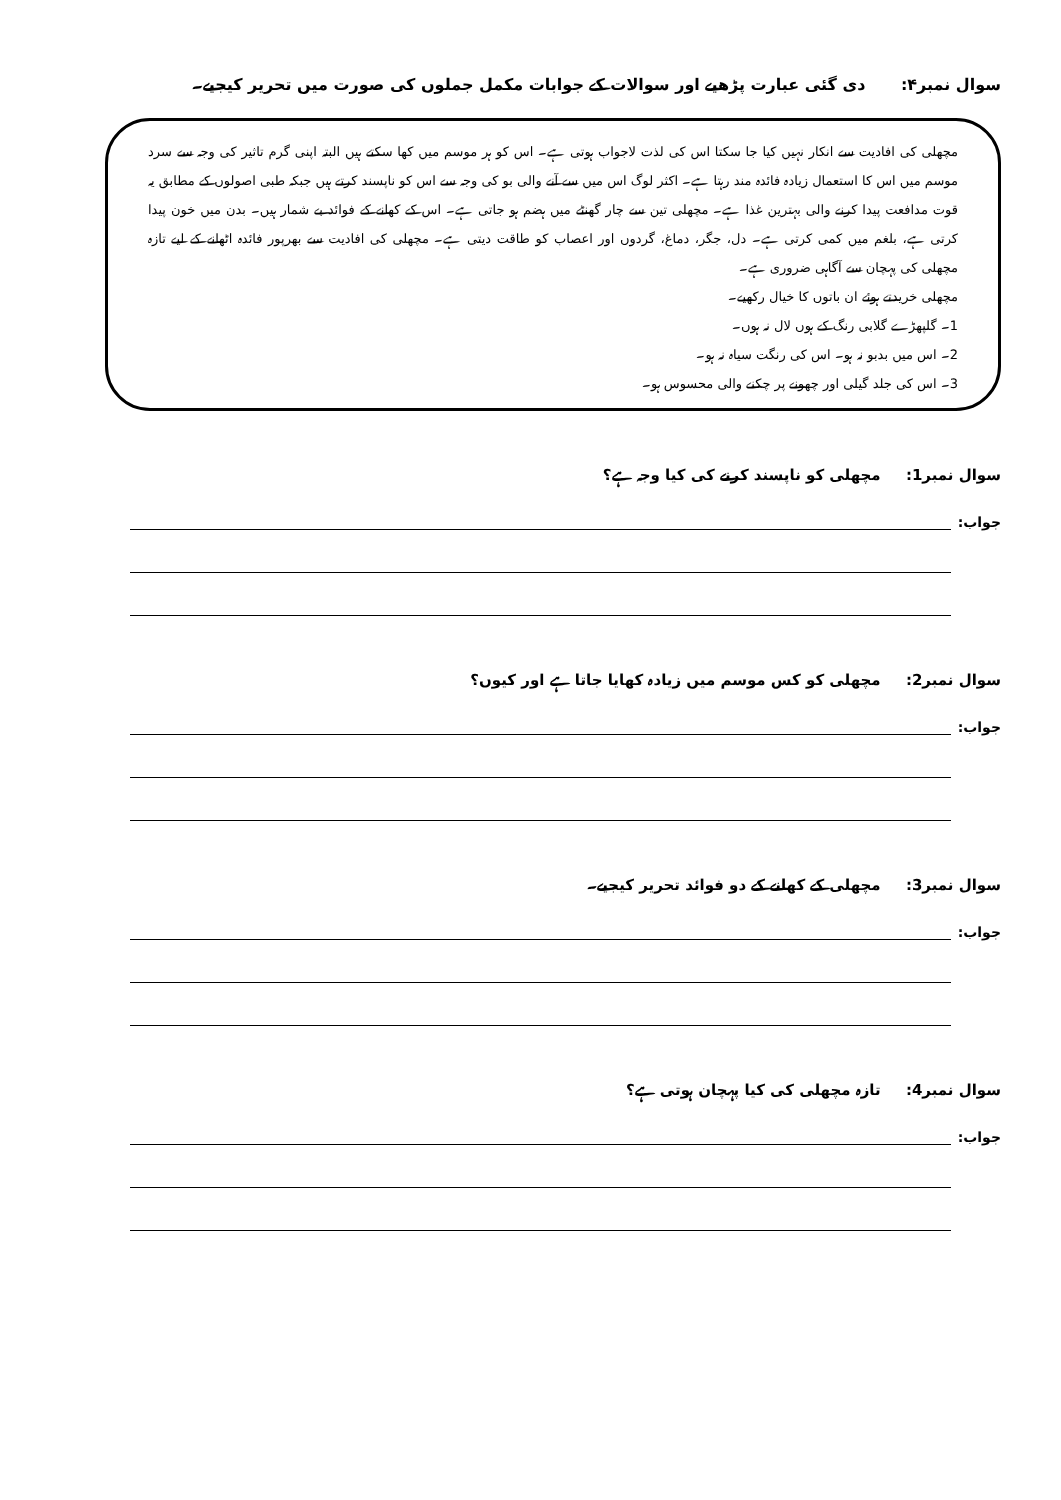سوال نمبر۴: دی گئی عبارت پڑھیے اور سوالات کے جوابات مکمل جملوں کی صورت میں تحریر کیجیے۔
مچھلی کی افادیت سے انکار نہیں کیا جا سکتا اس کی لذت لاجواب ہوتی ہے۔ اس کو ہر موسم میں کھا سکتے ہیں البتہ اپنی گرم تاثیر کی وجہ سے سرد موسم میں اس کا استعمال زیادہ فائدہ مند رہتا ہے۔ اکثر لوگ اس میں سے آنے والی بو کی وجہ سے اس کو ناپسند کرتے ہیں جبکہ طبی اصولوں کے مطابق یہ قوت مدافعت پیدا کرنے والی بہترین غذا ہے۔ مچھلی تین سے چار گھنٹے میں ہضم ہو جاتی ہے۔ اس کے کھانے کے فوائد بے شمار ہیں۔ بدن میں خون پیدا کرتی ہے، بلغم میں کمی کرتی ہے۔ دل، جگر، دماغ، گردوں اور اعصاب کو طاقت دیتی ہے۔ مچھلی کی افادیت سے بھرپور فائدہ اٹھانے کے لیے تازہ مچھلی کی پہچان سے آگاہی ضروری ہے۔
مچھلی خریدتے ہوئے ان باتوں کا خیال رکھیے۔
1۔ گلپھڑے گلابی رنگ کے ہوں لال نہ ہوں۔
2۔ اس میں بدبو نہ ہو۔ اس کی رنگت سیاہ نہ ہو۔
3۔ اس کی جلد گیلی اور چھونے پر چکنے والی محسوس ہو۔
سوال نمبر1: مچھلی کو ناپسند کرنے کی کیا وجہ ہے؟
جواب:
سوال نمبر2: مچھلی کو کس موسم میں زیادہ کھایا جاتا ہے اور کیوں؟
جواب:
سوال نمبر3: مچھلی کے کھانے کے دو فوائد تحریر کیجیے۔
جواب:
سوال نمبر4: تازہ مچھلی کی کیا پہچان ہوتی ہے؟
جواب: